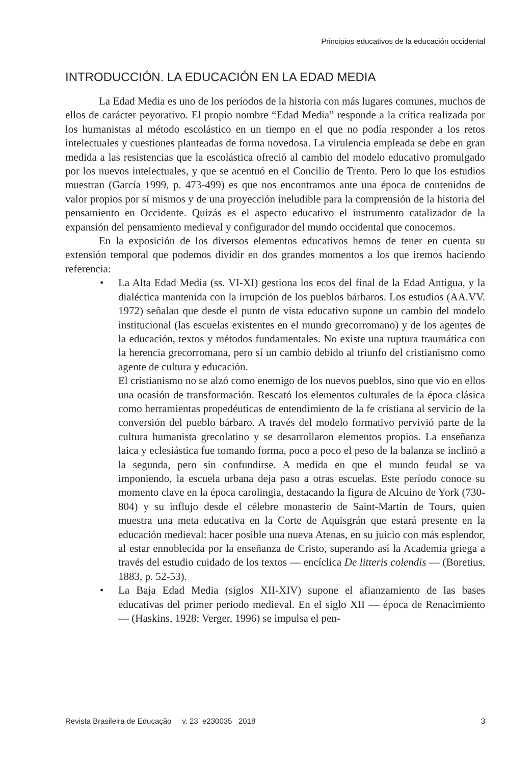Principios educativos de la educación occidental
INTRODUCCIÓN. LA EDUCACIÓN EN LA EDAD MEDIA
La Edad Media es uno de los períodos de la historia con más lugares comunes, muchos de ellos de carácter peyorativo. El propio nombre “Edad Media” responde a la crítica realizada por los humanistas al método escolástico en un tiempo en el que no podía responder a los retos intelectuales y cuestiones planteadas de forma novedosa. La virulencia empleada se debe en gran medida a las resistencias que la escolástica ofreció al cambio del modelo educativo promulgado por los nuevos intelectuales, y que se acentuó en el Concilio de Trento. Pero lo que los estudios muestran (García 1999, p. 473-499) es que nos encontramos ante una época de contenidos de valor propios por sí mismos y de una proyección ineludible para la comprensión de la historia del pensamiento en Occidente. Quizás es el aspecto educativo el instrumento catalizador de la expansión del pensamiento medieval y configurador del mundo occidental que conocemos.
En la exposición de los diversos elementos educativos hemos de tener en cuenta su extensión temporal que podemos dividir en dos grandes momentos a los que iremos haciendo referencia:
•
La Alta Edad Media (ss. VI-XI) gestiona los ecos del final de la Edad Antigua, y la dialéctica mantenida con la irrupción de los pueblos bárbaros. Los estudios (AA.VV. 1972) señalan que desde el punto de vista educativo supone un cambio del modelo institucional (las escuelas existentes en el mundo grecorromano) y de los agentes de la educación, textos y métodos fundamentales. No existe una ruptura traumática con la herencia grecorromana, pero sí un cambio debido al triunfo del cristianismo como agente de cultura y educación.
El cristianismo no se alzó como enemigo de los nuevos pueblos, sino que vio en ellos una ocasión de transformación. Rescató los elementos culturales de la época clásica como herramientas propedéuticas de entendimiento de la fe cristiana al servicio de la conversión del pueblo bárbaro. A través del modelo formativo pervivió parte de la cultura humanista grecolatino y se desarrollaron elementos propios. La enseñanza laica y eclesiástica fue tomando forma, poco a poco el peso de la balanza se inclinó a la segunda, pero sin confundirse. A medida en que el mundo feudal se va imponiendo, la escuela urbana deja paso a otras escuelas. Este período conoce su momento clave en la época carolingia, destacando la figura de Alcuino de York (730-804) y su influjo desde el célebre monasterio de Saint-Martin de Tours, quien muestra una meta educativa en la Corte de Aquisgrán que estará presente en la educación medieval: hacer posible una nueva Atenas, en su juicio con más esplendor, al estar ennoblecida por la enseñanza de Cristo, superando así la Academia griega a través del estudio cuidado de los textos — encíclica De litteris colendis — (Boretius, 1883, p. 52-53).
•
La Baja Edad Media (siglos XII-XIV) supone el afianzamiento de las bases educativas del primer periodo medieval. En el siglo XII — época de Renacimiento — (Haskins, 1928; Verger, 1996) se impulsa el pen-
Revista Brasileira de Educação v. 23 e230035 2018 3